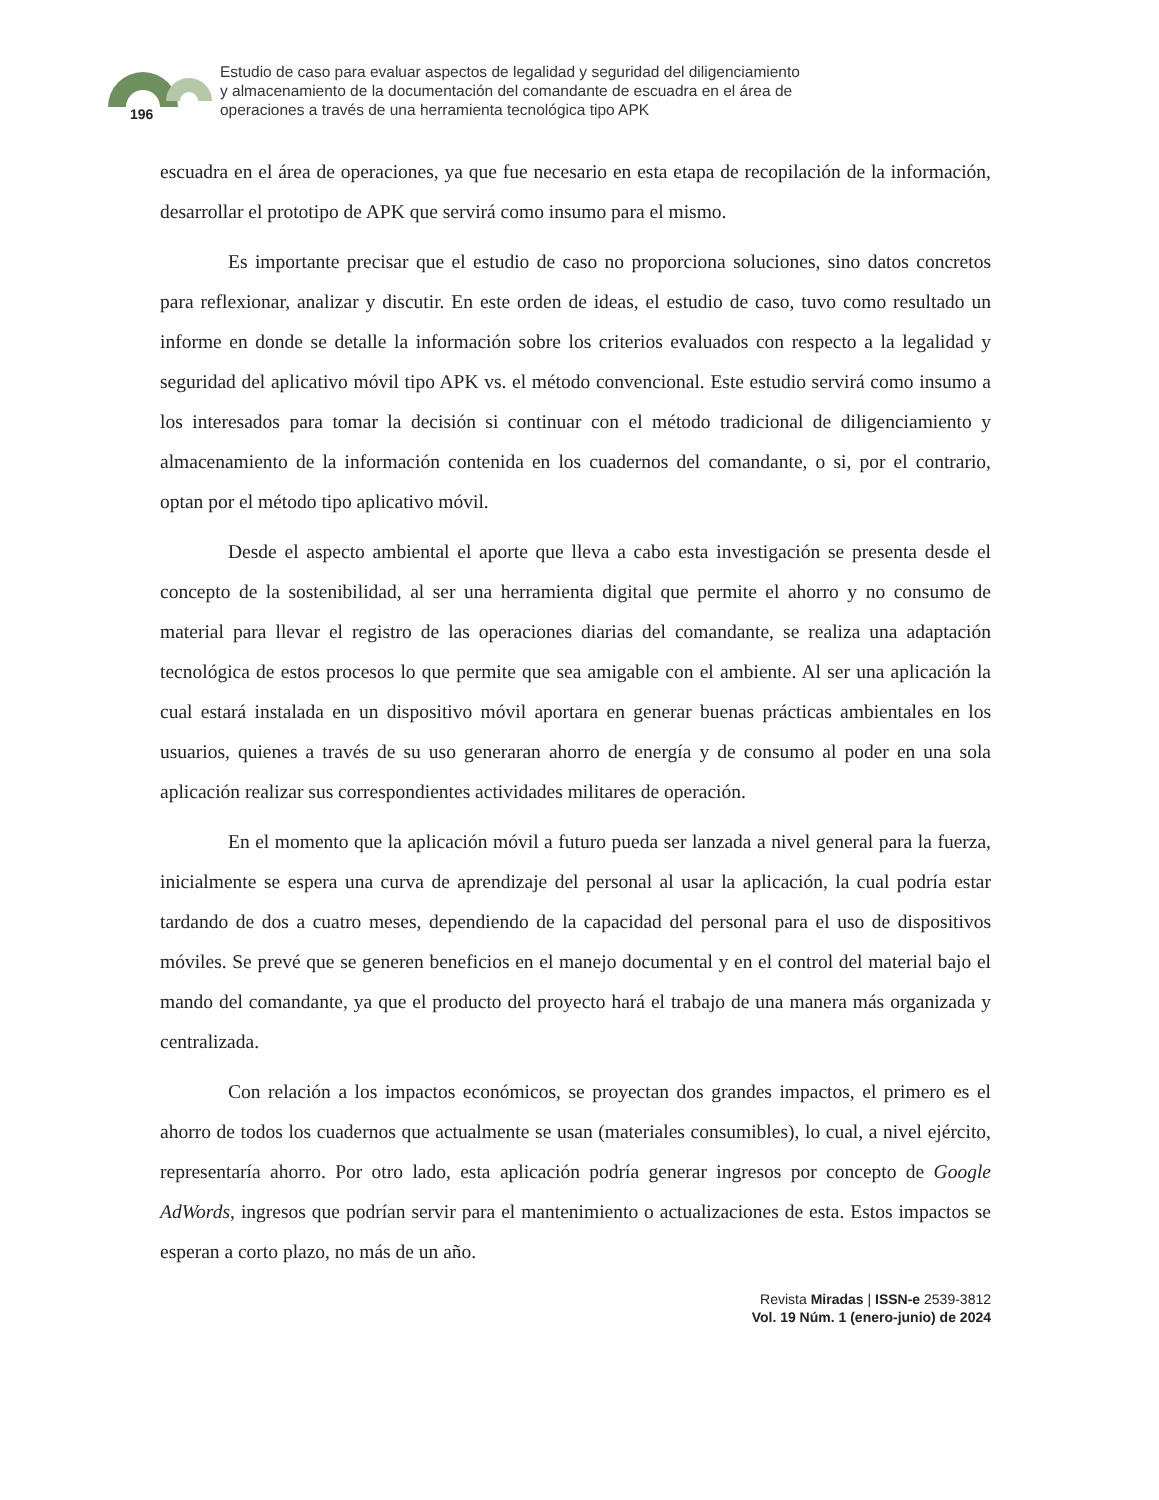196
Estudio de caso para evaluar aspectos de legalidad y seguridad del diligenciamiento
y almacenamiento de la documentación del comandante de escuadra en el área de
operaciones a través de una herramienta tecnológica tipo APK
escuadra en el área de operaciones, ya que fue necesario en esta etapa de recopilación de la información, desarrollar el prototipo de APK que servirá como insumo para el mismo.
Es importante precisar que el estudio de caso no proporciona soluciones, sino datos concretos para reflexionar, analizar y discutir. En este orden de ideas, el estudio de caso, tuvo como resultado un informe en donde se detalle la información sobre los criterios evaluados con respecto a la legalidad y seguridad del aplicativo móvil tipo APK vs. el método convencional. Este estudio servirá como insumo a los interesados para tomar la decisión si continuar con el método tradicional de diligenciamiento y almacenamiento de la información contenida en los cuadernos del comandante, o si, por el contrario, optan por el método tipo aplicativo móvil.
Desde el aspecto ambiental el aporte que lleva a cabo esta investigación se presenta desde el concepto de la sostenibilidad, al ser una herramienta digital que permite el ahorro y no consumo de material para llevar el registro de las operaciones diarias del comandante, se realiza una adaptación tecnológica de estos procesos lo que permite que sea amigable con el ambiente. Al ser una aplicación la cual estará instalada en un dispositivo móvil aportara en generar buenas prácticas ambientales en los usuarios, quienes a través de su uso generaran ahorro de energía y de consumo al poder en una sola aplicación realizar sus correspondientes actividades militares de operación.
En el momento que la aplicación móvil a futuro pueda ser lanzada a nivel general para la fuerza, inicialmente se espera una curva de aprendizaje del personal al usar la aplicación, la cual podría estar tardando de dos a cuatro meses, dependiendo de la capacidad del personal para el uso de dispositivos móviles. Se prevé que se generen beneficios en el manejo documental y en el control del material bajo el mando del comandante, ya que el producto del proyecto hará el trabajo de una manera más organizada y centralizada.
Con relación a los impactos económicos, se proyectan dos grandes impactos, el primero es el ahorro de todos los cuadernos que actualmente se usan (materiales consumibles), lo cual, a nivel ejército, representaría ahorro. Por otro lado, esta aplicación podría generar ingresos por concepto de Google AdWords, ingresos que podrían servir para el mantenimiento o actualizaciones de esta. Estos impactos se esperan a corto plazo, no más de un año.
Revista Miradas | ISSN-e 2539-3812
Vol. 19 Núm. 1 (enero-junio) de 2024